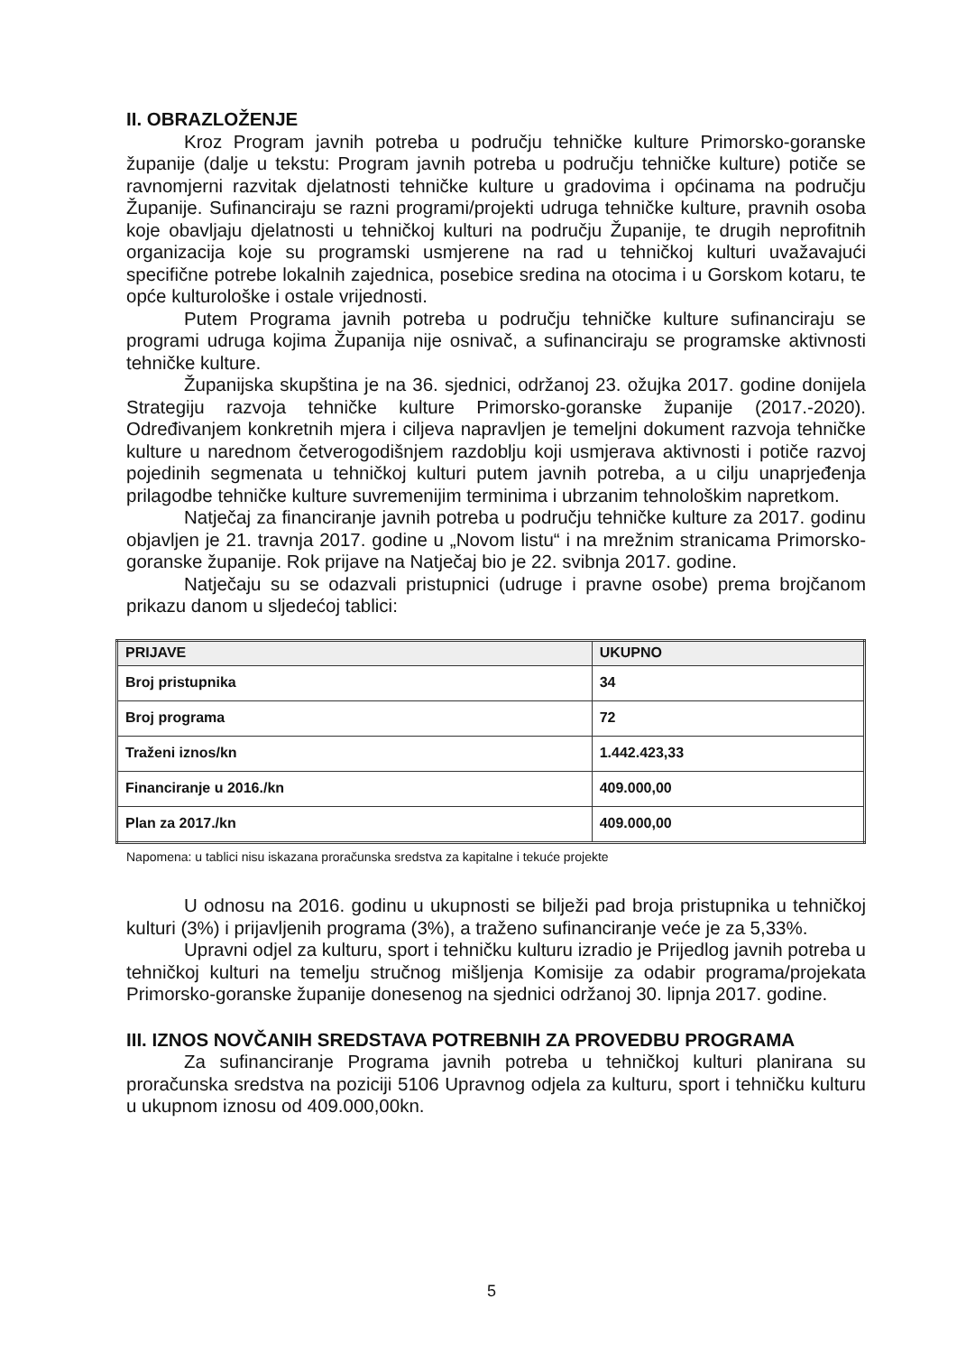II. OBRAZLOŽENJE
Kroz Program javnih potreba u području tehničke kulture Primorsko-goranske županije (dalje u tekstu: Program javnih potreba u području tehničke kulture) potiče se ravnomjerni razvitak djelatnosti tehničke kulture u gradovima i općinama na području Županije. Sufinanciraju se razni programi/projekti udruga tehničke kulture, pravnih osoba koje obavljaju djelatnosti u tehničkoj kulturi na području Županije, te drugih neprofitnih organizacija koje su programski usmjerene na rad u tehničkoj kulturi uvažavajući specifične potrebe lokalnih zajednica, posebice sredina na otocima i u Gorskom kotaru, te opće kulturološke i ostale vrijednosti.
Putem Programa javnih potreba u području tehničke kulture sufinanciraju se programi udruga kojima Županija nije osnivač, a sufinanciraju se programske aktivnosti tehničke kulture.
Županijska skupština je na 36. sjednici, održanoj 23. ožujka 2017. godine donijela Strategiju razvoja tehničke kulture Primorsko-goranske županije (2017.-2020). Određivanjem konkretnih mjera i ciljeva napravljen je temeljni dokument razvoja tehničke kulture u narednom četverogodišnjem razdoblju koji usmjerava aktivnosti i potiče razvoj pojedinih segmenata u tehničkoj kulturi putem javnih potreba, a u cilju unaprjeđenja prilagodbe tehničke kulture suvremenijim terminima i ubrzanim tehnološkim napretkom.
Natječaj za financiranje javnih potreba u području tehničke kulture za 2017. godinu objavljen je 21. travnja 2017. godine u „Novom listu“ i na mrežnim stranicama Primorsko-goranske županije. Rok prijave na Natječaj bio je 22. svibnja 2017. godine.
Natječaju su se odazvali pristupnici (udruge i pravne osobe) prema brojčanom prikazu danom u sljedećoj tablici:
| PRIJAVE | UKUPNO |
| --- | --- |
| Broj pristupnika | 34 |
| Broj programa | 72 |
| Traženi iznos/kn | 1.442.423,33 |
| Financiranje u 2016./kn | 409.000,00 |
| Plan za 2017./kn | 409.000,00 |
Napomena: u tablici nisu iskazana proračunska sredstva za kapitalne i tekuće projekte
U odnosu na 2016. godinu u ukupnosti se bilježi pad broja pristupnika u tehničkoj kulturi (3%) i prijavljenih programa (3%), a traženo sufinanciranje veće je za 5,33%.
Upravni odjel za kulturu, sport i tehničku kulturu izradio je Prijedlog javnih potreba u tehničkoj kulturi na temelju stručnog mišljenja Komisije za odabir programa/projekata Primorsko-goranske županije donesenog na sjednici održanoj 30. lipnja 2017. godine.
III. IZNOS NOVČANIH SREDSTAVA POTREBNIH ZA PROVEDBU PROGRAMA
Za sufinanciranje Programa javnih potreba u tehničkoj kulturi planirana su proračunska sredstva na poziciji 5106 Upravnog odjela za kulturu, sport i tehničku kulturu u ukupnom iznosu od 409.000,00kn.
5